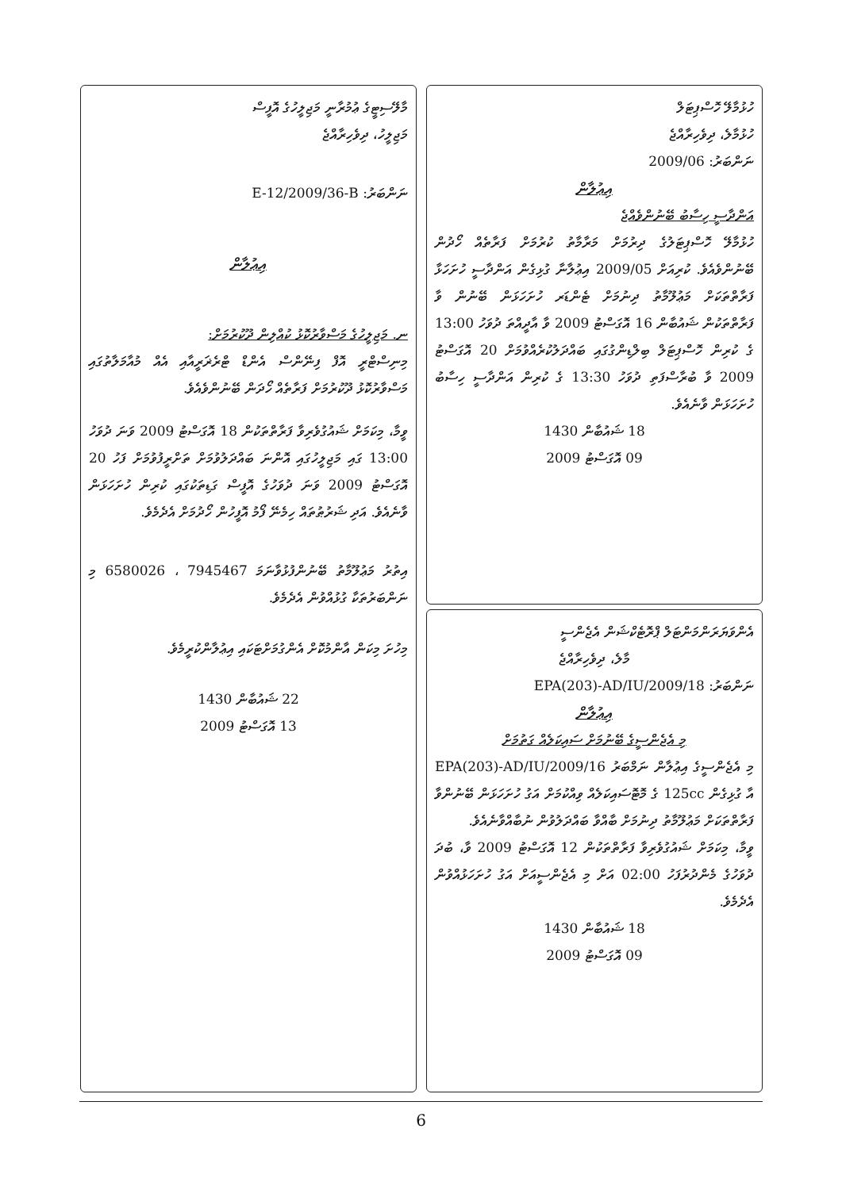ހުޅުމާލޭ ހޮސްޕިޓަލް
ހުޅުމާލެ، ދިވެހިރާއްޖެ
ނަންބަރު: 2009/06
އިޢުލާން
އަންދާސީ ހިސާބު ބޭނުންވެއްޖެ
ހުޅުމާލޭ ހޮސްޕިޓަލުގެ ދިރުމަށް މަރާމާތު ކުރުމަށް ފަރާތެއް ހޯދުން ބޭނުންވެއެވެ. ކުރިއަށް 2009/05 އިޢުލާނާ ގުޅިގެން އަންދާސީ ހުށަހަޅާ ފަރާތްތަކަށް މަޢުލޫމާތު ދިނުމަށް ޓެންޑަރ ހުށަހަޅަން ބޭނުން ވާ ފަރާތްތަކުން ޝައުބާން 16 އޮގަސްޓު 2009 ވާ އާދީއްތަ ދުވަހު 13:00 ގެ ކުރިން ހޮސްޕިޓަލް ބިލްޑިންގުގައި ބައްދަލުކުރެއްވުމަށް 20 އޮގަސްޓު 2009 ވާ ބުރާސްފަތި ދުވަހު 13:30 ގެ ކުރިން އަންދާސީ ހިސާބު ހުށަހަޅަން ވާނެއެވެ.
18 ޝައުބާން 1430
09 އޮގަސްޓު 2009
އެންވަޔަރަންމަންޓަލް ޕްރޮޓެކްޝަން އެޖެންސީ
މާލެ، ދިވެހިރާއްޖެ
ނަންބަރު: EPA(203)-AD/IU/2009/18
އިޢުލާން
މި އެޖެންސީގެ ބޭނުމަށް ސައިކަލެއް ގަތުމަށް
މި އެޖެންސީގެ އިޢުލާން ނަމްބަރު EPA(203)-AD/IU/2009/16 އާ ގުޅިގެން 125cc ގެ މޮޓޮސައިކަލެއް ވިއްކުމަށް އަގު ހުށަހަޅަން ބޭނުންވާ ފަރާތްތަކަށް މަޢުލޫމާތު ދިނުމަށް ބާއްވާ ބައްދަލުވުން ނުބާއްވާނެއެވެ.
ވީމާ، މިކަމަށް ޝައުގުވެރިވާ ފަރާތްތަކުން 12 އޮގަސްޓު 2009 ވާ، ބުދަ ދުވަހުގެ މެންދުރުފަހު 02:00 އަށް މި އެޖެންސީއަށް އަގު ހުށަހަޅުއްވުން އެދެމެވެ.
18 ޝައުބާން 1430
09 އޮގަސްޓު 2009
މާލޭސިޓީގެ ޢުމުރާނީ މަޖިލީހުގެ އޮފީސް
މަޖިލީހު، ދިވެހިރާއްޖެ
ނަންބަރު: E-12/2009/36-B
އިޢުލާން
ނ. މަޖިލީހުގެ މަސްވާރުކޮޅު ކުއްލިން ދޫކުރުމަށް:
މިނިސްޓްރީ އޮފް ފިނޭންސް އެންޑް ޓްރެޜަރީއާއި އެއް މުއާމަލާތުގައި މަސްވާރުކޮޅު ދޫކުރުމަށް ފަރާތެއް ހޯދަން ބޭނުންވެއެވެ.
ވީމާ، މިކަމަށް ޝައުގުވެރިވާ ފަރާތްތަކުން 18 އޮގަސްޓު 2009 ވަނަ ދުވަހު 13:00 ގައި މަޖިލީހުގައި އޮންނަ ބައްދަލުވުމަށް ތަށްރީފުވުމަށް ފަހު 20 އޮގަސްޓު 2009 ވަނަ ދުވަހުގެ އޮފީސް ގަޑިތަކުގައި ކުރިން ހުށަހަޅަން ވާނެއެވެ. އަދި ޝަރުޠުތައް ހިމެނޭ ފޯމު އޮފީހުން ހޯދުމަށް އެދެމެވެ.
އިތުރު މަޢުލޫމާތު ބޭނުންފުޅުވާނަމަ 7945467 ، 6580026 މި ނަންބަރުތަކާ ގުޅުއްވުން އެދެމެވެ.
މިހުށަ މިކަން އާންމުކޮށް އެންގުމަށްޓަކައި އިޢުލާންކުރީމެވެ.
22 ޝައުބާން 1430
13 އޮގަސްޓު 2009
6